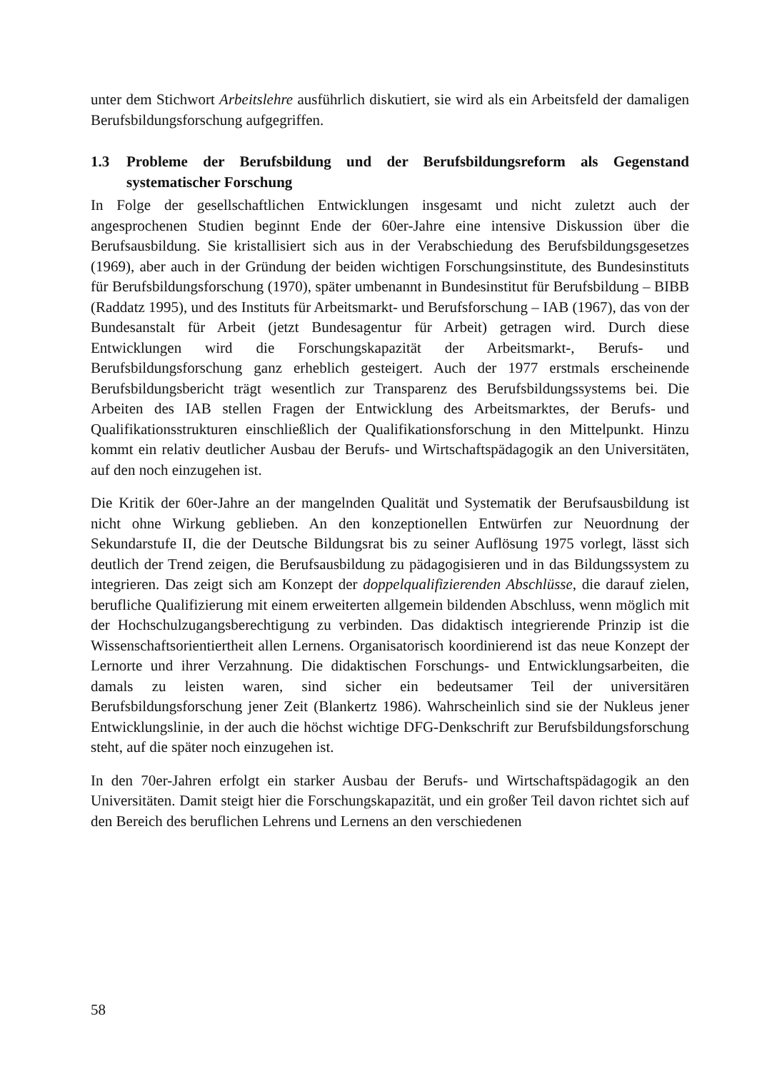unter dem Stichwort Arbeitslehre ausführlich diskutiert, sie wird als ein Arbeitsfeld der damaligen Berufsbildungsforschung aufgegriffen.
1.3 Probleme der Berufsbildung und der Berufsbildungsreform als Gegenstand systematischer Forschung
In Folge der gesellschaftlichen Entwicklungen insgesamt und nicht zuletzt auch der angesprochenen Studien beginnt Ende der 60er-Jahre eine intensive Diskussion über die Berufsausbildung. Sie kristallisiert sich aus in der Verabschiedung des Berufsbildungsgesetzes (1969), aber auch in der Gründung der beiden wichtigen Forschungsinstitute, des Bundesinstituts für Berufsbildungsforschung (1970), später umbenannt in Bundesinstitut für Berufsbildung – BIBB (Raddatz 1995), und des Instituts für Arbeitsmarkt- und Berufsforschung – IAB (1967), das von der Bundesanstalt für Arbeit (jetzt Bundesagentur für Arbeit) getragen wird. Durch diese Entwicklungen wird die Forschungskapazität der Arbeitsmarkt-, Berufs- und Berufsbildungsforschung ganz erheblich gesteigert. Auch der 1977 erstmals erscheinende Berufsbildungsbericht trägt wesentlich zur Transparenz des Berufsbildungssystems bei. Die Arbeiten des IAB stellen Fragen der Entwicklung des Arbeitsmarktes, der Berufs- und Qualifikationsstrukturen einschließlich der Qualifikationsforschung in den Mittelpunkt. Hinzu kommt ein relativ deutlicher Ausbau der Berufs- und Wirtschaftspädagogik an den Universitäten, auf den noch einzugehen ist.
Die Kritik der 60er-Jahre an der mangelnden Qualität und Systematik der Berufsausbildung ist nicht ohne Wirkung geblieben. An den konzeptionellen Entwürfen zur Neuordnung der Sekundarstufe II, die der Deutsche Bildungsrat bis zu seiner Auflösung 1975 vorlegt, lässt sich deutlich der Trend zeigen, die Berufsausbildung zu pädagogisieren und in das Bildungssystem zu integrieren. Das zeigt sich am Konzept der doppelqualifizierenden Abschlüsse, die darauf zielen, berufliche Qualifizierung mit einem erweiterten allgemein bildenden Abschluss, wenn möglich mit der Hochschulzugangsberechtigung zu verbinden. Das didaktisch integrierende Prinzip ist die Wissenschaftsorientiertheit allen Lernens. Organisatorisch koordinierend ist das neue Konzept der Lernorte und ihrer Verzahnung. Die didaktischen Forschungs- und Entwicklungsarbeiten, die damals zu leisten waren, sind sicher ein bedeutsamer Teil der universitären Berufsbildungsforschung jener Zeit (Blankertz 1986). Wahrscheinlich sind sie der Nukleus jener Entwicklungslinie, in der auch die höchst wichtige DFG-Denkschrift zur Berufsbildungsforschung steht, auf die später noch einzugehen ist.
In den 70er-Jahren erfolgt ein starker Ausbau der Berufs- und Wirtschaftspädagogik an den Universitäten. Damit steigt hier die Forschungskapazität, und ein großer Teil davon richtet sich auf den Bereich des beruflichen Lehrens und Lernens an den verschiedenen
58